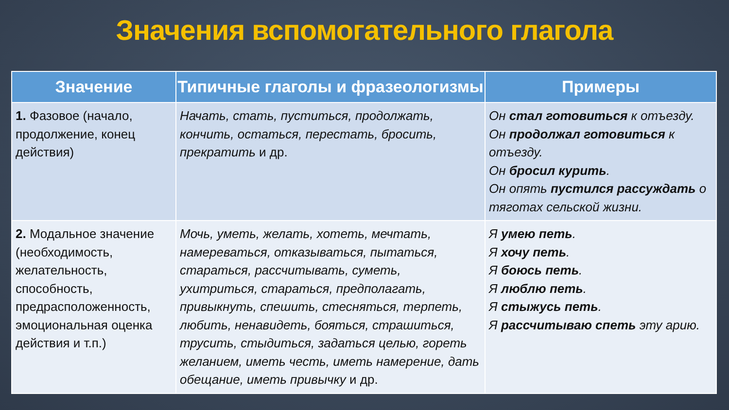Значения вспомогательного глагола
| Значение | Типичные глаголы и фразеологизмы | Примеры |
| --- | --- | --- |
| 1. Фазовое (начало, продолжение, конец действия) | Начать, стать, пуститься, продолжать, кончить, остаться, перестать, бросить, прекратить и др. | Он стал готовиться к отъезду. Он продолжал готовиться к отъезду. Он бросил курить . Он опять пустился рассуждать о тяготах сельской жизни. |
| 2. Модальное значение (необходимость, желательность, способность, предрасположенность, эмоциональная оценка действия и т.п.) | Мочь, уметь, желать, хотеть, мечтать, намереваться, отказываться, пытаться, стараться, рассчитывать, суметь, ухитриться, стараться, предполагать, привыкнуть, спешить, стесняться, терпеть, любить, ненавидеть, бояться, страшиться, трусить, стыдиться, задаться целью, гореть желанием, иметь честь, иметь намерение, дать обещание, иметь привычку и др. | Я умею петь . Я хочу петь . Я боюсь петь . Я люблю петь . Я стыжусь петь . Я рассчитываю спеть эту арию. |